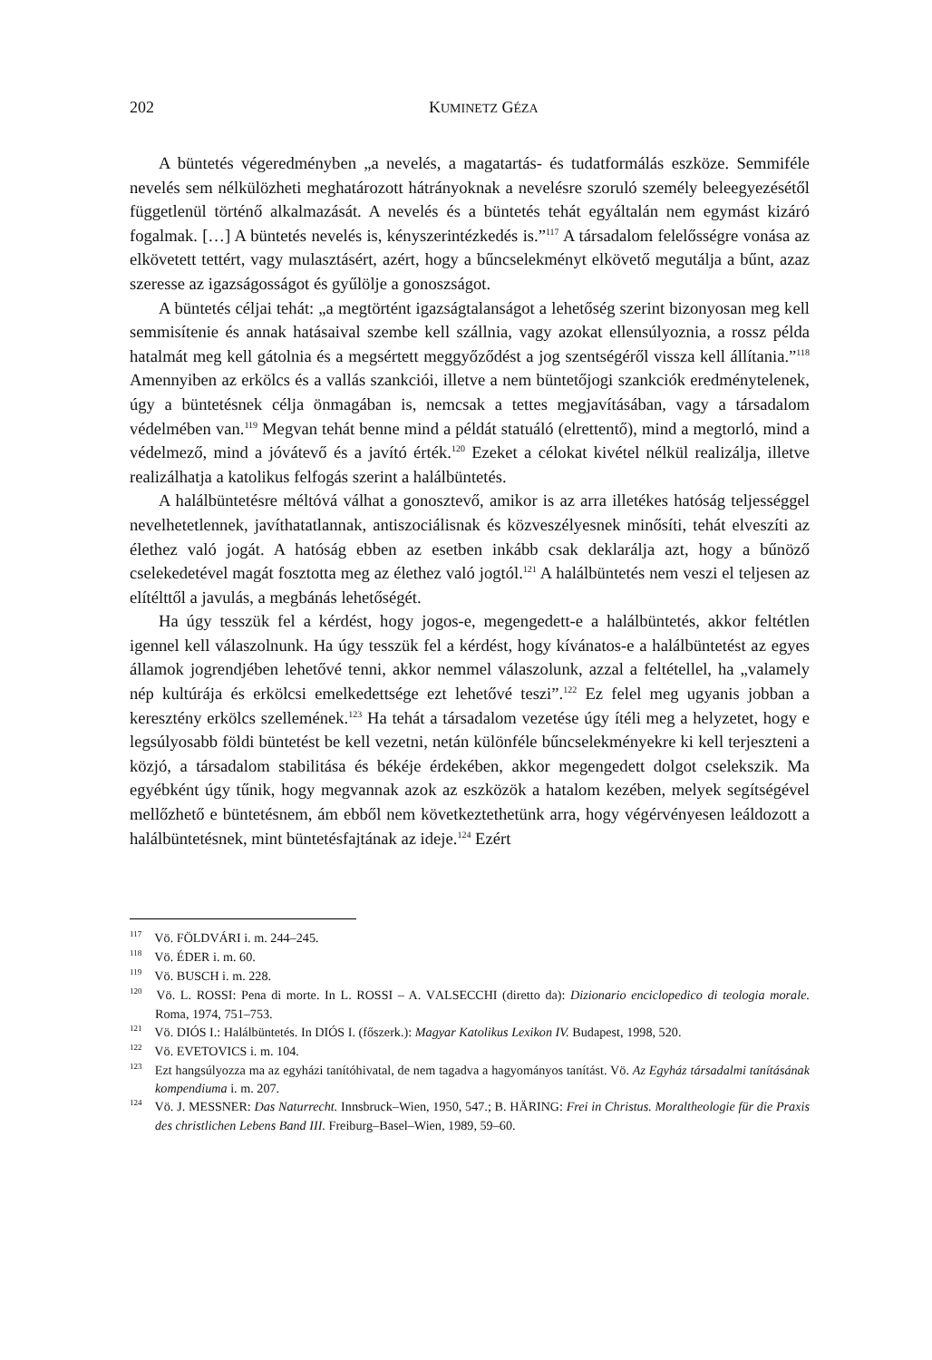202 KUMINETZ GÉZA
A büntetés végeredményben „a nevelés, a magatartás- és tudatformálás eszköze. Semmiféle nevelés sem nélkülözheti meghatározott hátrányoknak a nevelésre szoru­ló személy beleegyezésétől függetlenül történő alkalmazását. A nevelés és a büntetés tehát egyáltalán nem egymást kizáró fogalmak. […] A büntetés nevelés is, kényszer­intézkedés is.”<sup>117</sup> A társadalom felelősségre vonása az elkövetett tettért, vagy mulasz­tásért, azért, hogy a bűncselekményt elkövető megutálja a bűnt, azaz szeresse az igaz­ságosságot és gyűlölje a gonoszságot.
A büntetés céljai tehát: „a megtörtént igazságtalanságot a lehetőség szerint bizo­nyosan meg kell semmisítenie és annak hatásaival szembe kell szállnia, vagy azokat ellensúlyoznia, a rossz példa hatalmát meg kell gátolnia és a megsértett meggyőződést a jog szentségéről vissza kell állítania.”<sup>118</sup> Amennyiben az erkölcs és a vallás szankci­ói, illetve a nem büntetőjogi szankciók eredménytelenek, úgy a büntetésnek célja ön­magában is, nemcsak a tettes megjavításában, vagy a társadalom védelmében van.<sup>119</sup> Megvan tehát benne mind a példát statuáló (elrettentő), mind a megtorló, mind a vé­delmező, mind a jóvátevő és a javító érték.<sup>120</sup> Ezeket a célokat kivétel nélkül realizál­ja, illetve realizálhatja a katolikus felfogás szerint a halálbüntetés.
A halálbüntetésre méltóvá válhat a gonosztevő, amikor is az arra illetékes ható­ság teljességgel nevelhetetlennek, javíthatatlannak, antiszociálisnak és közveszélyes­nek minősíti, tehát elveszíti az élethez való jogát. A hatóság ebben az esetben inkább csak deklarálja azt, hogy a bűnöző cselekedetével magát fosztotta meg az élethez va­ló jogtól.<sup>121</sup> A halálbüntetés nem veszi el teljesen az elítélttől a javulás, a megbánás lehetőségét.
Ha úgy tesszük fel a kérdést, hogy jogos-e, megengedett-e a halálbüntetés, akkor feltétlen igennel kell válaszolnunk. Ha úgy tesszük fel a kérdést, hogy kívánatos-e a halálbüntetést az egyes államok jogrendjében lehetővé tenni, akkor nemmel válaszo­lunk, azzal a feltétellel, ha „valamely nép kultúrája és erkölcsi emelkedettsége ezt le­hetővé teszi”.<sup>122</sup> Ez felel meg ugyanis jobban a keresztény erkölcs szellemének.<sup>123</sup> Ha tehát a társadalom vezetése úgy ítéli meg a helyzetet, hogy e legsúlyosabb földi bün­tetést be kell vezetni, netán különféle bűncselekményekre ki kell terjeszteni a közjó, a társadalom stabilitása és békéje érdekében, akkor megengedett dolgot cselekszik. Ma egyébként úgy tűnik, hogy megvannak azok az eszközök a hatalom kezében, melyek segítségével mellőzhető e büntetésnem, ám ebből nem következtethetünk arra, hogy végérvényesen leáldozott a halálbüntetésnek, mint büntetésfajtának az ideje.<sup>124</sup> Ezért
<sup>117</sup> Vö. FÖLDVÁRI i. m. 244–245.
<sup>118</sup> Vö. ÉDER i. m. 60.
<sup>119</sup> Vö. BUSCH i. m. 228.
<sup>120</sup> Vö. L. ROSSI: Pena di morte. In L. ROSSI – A. VALSECCHI (diretto da): Dizionario enciclopedico di teologia morale. Roma, 1974, 751–753.
<sup>121</sup> Vö. DIÓS I.: Halálbüntetés. In DIÓS I. (főszerk.): Magyar Katolikus Lexikon IV. Budapest, 1998, 520.
<sup>122</sup> Vö. EVETOVICS i. m. 104.
<sup>123</sup> Ezt hangsúlyozza ma az egyházi tanítóhivatal, de nem tagadva a hagyományos tanítást. Vö. Az Egyház társadalmi tanításának kompendiuma i. m. 207.
<sup>124</sup> Vö. J. MESSNER: Das Naturrecht. Innsbruck–Wien, 1950, 547.; B. HÄRING: Frei in Christus. Moraltheologie für die Praxis des christlichen Lebens Band III. Freiburg–Basel–Wien, 1989, 59–60.